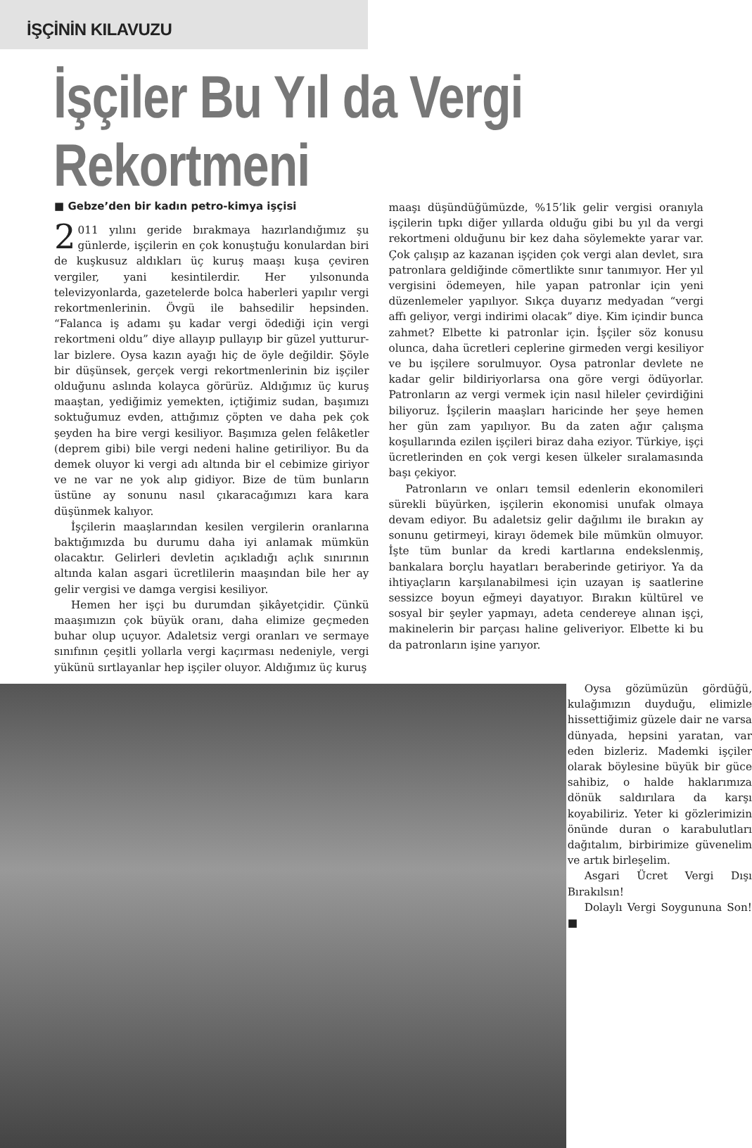İŞÇİNİN KILAVUZU
İşçiler Bu Yıl da Vergi Rekortmeni
■ Gebze’den bir kadın petro-kimya işçisi
2 011 yılını geride bırakmaya hazırlandığımız şu günlerde, işçilerin en çok konuştuğu konulardan biri de kuşkusuz aldıkları üç kuruş maaşı kuşa çeviren vergiler, yani kesintilerdir. Her yılsonunda televizyonlarda, gazetelerde bolca haberleri yapılır vergi rekortmenlerinin. Övgü ile bahsedilir hepsinden. “Falanca iş adamı şu kadar vergi ödediği için vergi rekortmeni oldu” diye allayıp pullayıp bir güzel yutturur­lar bizlere. Oysa kazın ayağı hiç de öyle değildir. Şöyle bir düşünsek, gerçek vergi rekortmenlerinin biz işçiler olduğunu aslında kolayca görürüz. Aldığımız üç kuruş maaştan, yediğimiz yemekten, içtiğimiz sudan, başımızı soktuğumuz evden, attığımız çöpten ve daha pek çok şeyden ha bire vergi kesiliyor. Başımıza gelen felâketler (deprem gibi) bile vergi nedeni haline getiriliyor. Bu da demek oluyor ki vergi adı altında bir el cebimize giriyor ve ne var ne yok alıp gidiyor. Bize de tüm bunların üstüne ay sonunu nasıl çıkaracağımızı kara kara düşünmek kalıyor.
İşçilerin maaşlarından kesilen vergilerin oranlarına baktığımızda bu durumu daha iyi anlamak mümkün olacaktır. Gelirleri devletin açıkladığı açlık sınırının altında kalan asgari ücretlilerin maaşından bile her ay gelir vergisi ve damga vergisi kesiliyor.
Hemen her işçi bu durumdan şikâyetçidir. Çünkü maaşımızın çok büyük oranı, daha elimize geçmeden buhar olup uçuyor. Adaletsiz vergi oranları ve sermaye sınıfının çeşitli yollarla vergi kaçırması nedeniyle, vergi yükünü sırtlayanlar hep işçiler oluyor. Aldığımız üç kuruş
maaşı düşündüğümüzde, %15’lik gelir vergisi oranıyla işçilerin tıpkı diğer yıllarda olduğu gibi bu yıl da vergi rekortmeni olduğunu bir kez daha söylemekte yarar var. Çok çalışıp az kazanan işçiden çok vergi alan devlet, sıra patronlara geldiğinde cömertlikte sınır tanımıyor. Her yıl vergisini ödemeyen, hile yapan patronlar için yeni düzenlemeler yapılıyor. Sıkça duyarız medyadan “vergi affı geliyor, vergi indirimi olacak” diye. Kim içindir bunca zahmet? Elbette ki patronlar için. İşçiler söz konusu olunca, daha ücretleri ceplerine girmeden vergi kesiliyor ve bu işçilere sorulmuyor. Oysa patronlar devlete ne kadar gelir bildiriyorlarsa ona göre vergi ödüyorlar. Patronların az vergi vermek için nasıl hileler çevirdiğini biliyoruz. İşçilerin maaşları haricinde her şeye hemen her gün zam yapılıyor. Bu da zaten ağır çalışma koşullarında ezilen işçileri biraz daha eziyor. Türkiye, işçi ücretlerinden en çok vergi kesen ülkeler sıralamasında başı çekiyor.
Patronların ve onları temsil edenlerin ekonomileri sürekli büyürken, işçilerin ekonomisi unufak olmaya devam ediyor. Bu adaletsiz gelir dağılımı ile bırakın ay sonunu getirmeyi, kirayı ödemek bile mümkün olmuyor. İşte tüm bunlar da kredi kartlarına endekslenmiş, bankalara borçlu hayatları beraberinde getiriyor. Ya da ihtiyaçların karşılanabilmesi için uzayan iş saatlerine sessizce boyun eğmeyi dayatıyor. Bırakın kültürel ve sosyal bir şeyler yapmayı, adeta cendereye alınan işçi, makinelerin bir parçası haline geliveriyor. Elbette ki bu da patronların işine yarıyor.
Oysa gözümüzün gördüğü, kulağımızın duyduğu, elimizle hissettiğimiz güzele dair ne varsa dünyada, hepsini yaratan, var eden bizleriz. Mademki işçiler olarak böylesine büyük bir güce sahibiz, o halde haklarımıza dönük saldırılara da karşı koyabiliriz. Yeter ki gözlerimizin önünde duran o karabulutları dağıtalım, birbirimize güvenelim ve artık birleşelim.
Asgari Ücret Vergi Dışı Bırakılsın!
Dolaylı Vergi Soygununa Son! ■